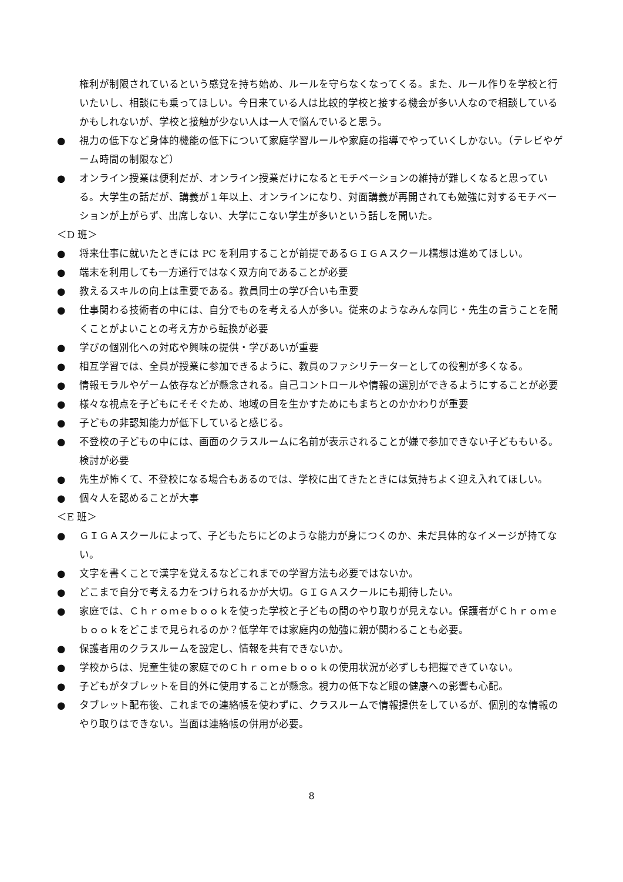権利が制限されているという感覚を持ち始め、ルールを守らなくなってくる。また、ルール作りを学校と行いたいし、相談にも乗ってほしい。今日来ている人は比較的学校と接する機会が多い人なので相談しているかもしれないが、学校と接触が少ない人は一人で悩んでいると思う。
● 視力の低下など身体的機能の低下について家庭学習ルールや家庭の指導でやっていくしかない。（テレビやゲーム時間の制限など）
● オンライン授業は便利だが、オンライン授業だけになるとモチベーションの維持が難しくなると思っている。大学生の話だが、講義が１年以上、オンラインになり、対面講義が再開されても勉強に対するモチベーションが上がらず、出席しない、大学にこない学生が多いという話しを聞いた。
＜D 班＞
● 将来仕事に就いたときには PC を利用することが前提であるＧＩＧＡスクール構想は進めてほしい。
● 端末を利用しても一方通行ではなく双方向であることが必要
● 教えるスキルの向上は重要である。教員同士の学び合いも重要
● 仕事関わる技術者の中には、自分でものを考える人が多い。従来のようなみんな同じ・先生の言うことを聞くことがよいことの考え方から転換が必要
● 学びの個別化への対応や興味の提供・学びあいが重要
● 相互学習では、全員が授業に参加できるように、教員のファシリテーターとしての役割が多くなる。
● 情報モラルやゲーム依存などが懸念される。自己コントロールや情報の選別ができるようにすることが必要
● 様々な視点を子どもにそそぐため、地域の目を生かすためにもまちとのかかわりが重要
● 子どもの非認知能力が低下していると感じる。
● 不登校の子どもの中には、画面のクラスルームに名前が表示されることが嫌で参加できない子どももいる。検討が必要
● 先生が怖くて、不登校になる場合もあるのでは、学校に出てきたときには気持ちよく迎え入れてほしい。
● 個々人を認めることが大事
＜E 班＞
● ＧＩＧＡスクールによって、子どもたちにどのような能力が身につくのか、未だ具体的なイメージが持てない。
● 文字を書くことで漢字を覚えるなどこれまでの学習方法も必要ではないか。
● どこまで自分で考える力をつけられるかが大切。ＧＩＧＡスクールにも期待したい。
● 家庭では、Ｃｈｒｏｍｅｂｏｏｋを使った学校と子どもの間のやり取りが見えない。保護者がＣｈｒｏｍｅｂｏｏｋをどこまで見られるのか？低学年では家庭内の勉強に親が関わることも必要。
● 保護者用のクラスルームを設定し、情報を共有できないか。
● 学校からは、児童生徒の家庭でのＣｈｒｏｍｅｂｏｏｋの使用状況が必ずしも把握できていない。
● 子どもがタブレットを目的外に使用することが懸念。視力の低下など眼の健康への影響も心配。
● タブレット配布後、これまでの連絡帳を使わずに、クラスルームで情報提供をしているが、個別的な情報のやり取りはできない。当面は連絡帳の併用が必要。
8